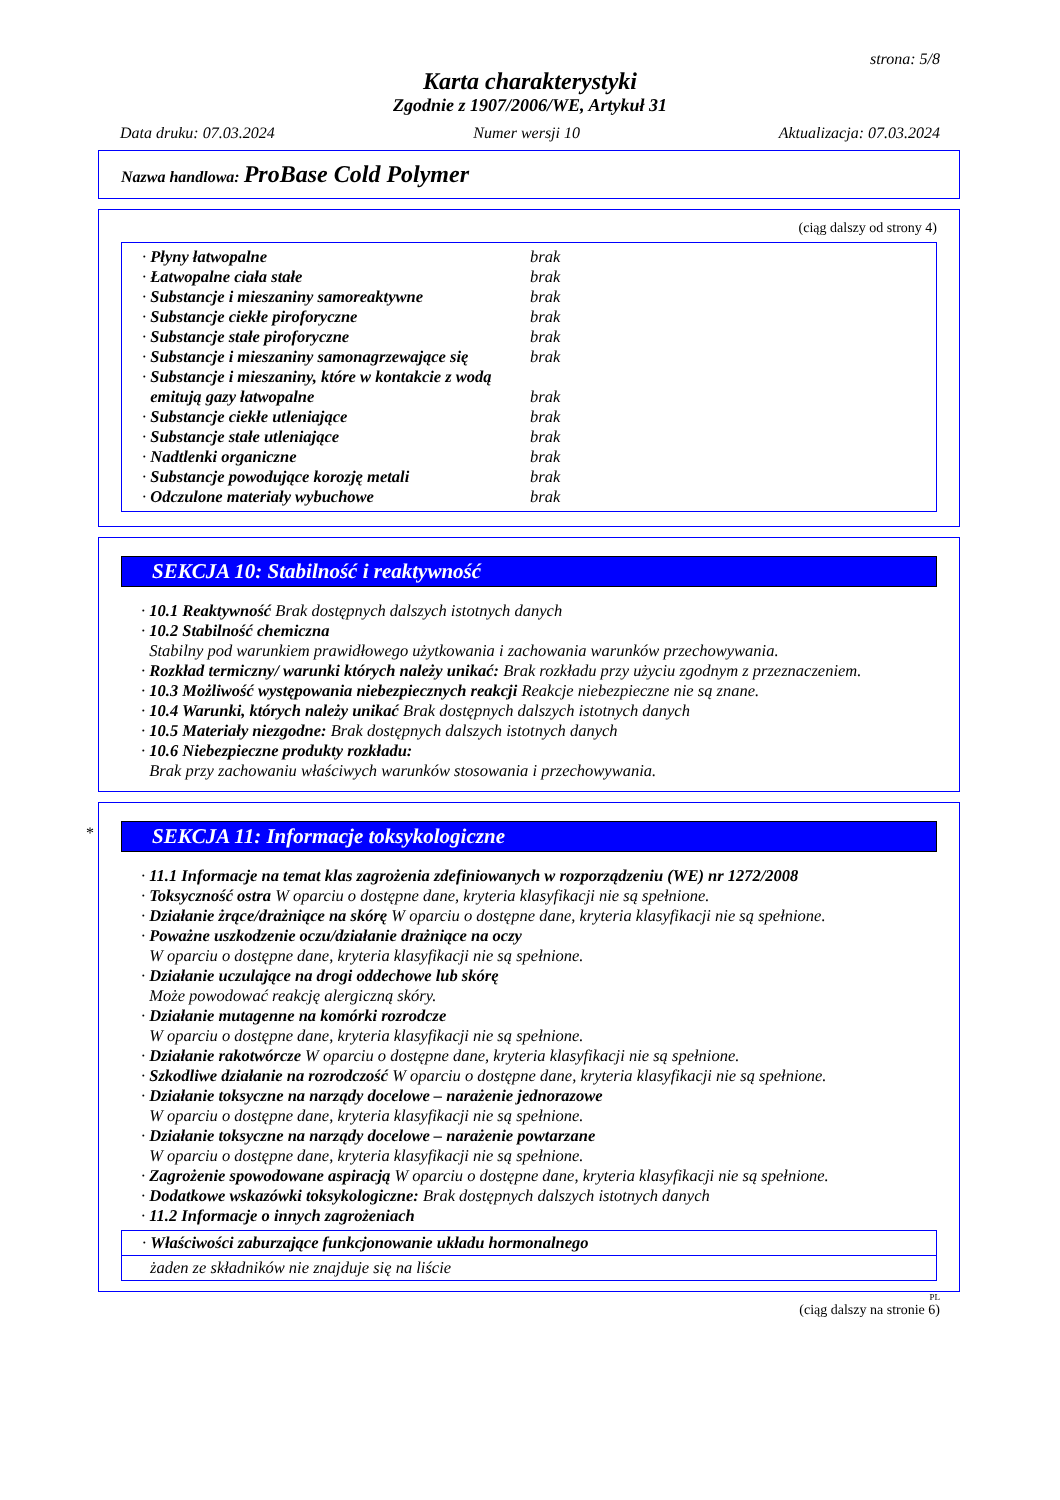strona: 5/8
Karta charakterystyki
Zgodnie z 1907/2006/WE, Artykuł 31
Data druku: 07.03.2024 Numer wersji 10 Aktualizacja: 07.03.2024
Nazwa handlowa: ProBase Cold Polymer
(ciąg dalszy od strony 4)
| · Płyny łatwopalne | brak |
| · Łatwopalne ciała stałe | brak |
| · Substancje i mieszaniny samoreaktywne | brak |
| · Substancje ciekłe piroforyczne | brak |
| · Substancje stałe piroforyczne | brak |
| · Substancje i mieszaniny samonagrzewające się | brak |
| · Substancje i mieszaniny, które w kontakcie z wodą emitują gazy łatwopalne | brak |
| · Substancje ciekłe utleniające | brak |
| · Substancje stałe utleniające | brak |
| · Nadtlenki organiczne | brak |
| · Substancje powodujące korozję metali | brak |
| · Odczulone materiały wybuchowe | brak |
SEKCJA 10: Stabilność i reaktywność
· 10.1 Reaktywność Brak dostępnych dalszych istotnych danych
· 10.2 Stabilność chemiczna
Stabilny pod warunkiem prawidłowego użytkowania i zachowania warunków przechowywania.
· Rozkład termiczny/ warunki których należy unikać: Brak rozkładu przy użyciu zgodnym z przeznaczeniem.
· 10.3 Możliwość występowania niebezpiecznych reakcji Reakcje niebezpieczne nie są znane.
· 10.4 Warunki, których należy unikać Brak dostępnych dalszych istotnych danych
· 10.5 Materiały niezgodne: Brak dostępnych dalszych istotnych danych
· 10.6 Niebezpieczne produkty rozkładu:
Brak przy zachowaniu właściwych warunków stosowania i przechowywania.
* SEKCJA 11: Informacje toksykologiczne
· 11.1 Informacje na temat klas zagrożenia zdefiniowanych w rozporządzeniu (WE) nr 1272/2008
· Toksyczność ostra W oparciu o dostępne dane, kryteria klasyfikacji nie są spełnione.
· Działanie żrące/drażniące na skórę W oparciu o dostępne dane, kryteria klasyfikacji nie są spełnione.
· Poważne uszkodzenie oczu/działanie drażniące na oczy
W oparciu o dostępne dane, kryteria klasyfikacji nie są spełnione.
· Działanie uczulające na drogi oddechowe lub skórę
Może powodować reakcję alergiczną skóry.
· Działanie mutagenne na komórki rozrodcze
W oparciu o dostępne dane, kryteria klasyfikacji nie są spełnione.
· Działanie rakotwórcze W oparciu o dostępne dane, kryteria klasyfikacji nie są spełnione.
· Szkodliwe działanie na rozrodczość W oparciu o dostępne dane, kryteria klasyfikacji nie są spełnione.
· Działanie toksyczne na narządy docelowe – narażenie jednorazowe
W oparciu o dostępne dane, kryteria klasyfikacji nie są spełnione.
· Działanie toksyczne na narządy docelowe – narażenie powtarzane
W oparciu o dostępne dane, kryteria klasyfikacji nie są spełnione.
· Zagrożenie spowodowane aspiracją W oparciu o dostępne dane, kryteria klasyfikacji nie są spełnione.
· Dodatkowe wskazówki toksykologiczne: Brak dostępnych dalszych istotnych danych
· 11.2 Informacje o innych zagrożeniach
· Właściwości zaburzające funkcjonowanie układu hormonalnego
żaden ze składników nie znajduje się na liście
PL
(ciąg dalszy na stronie 6)